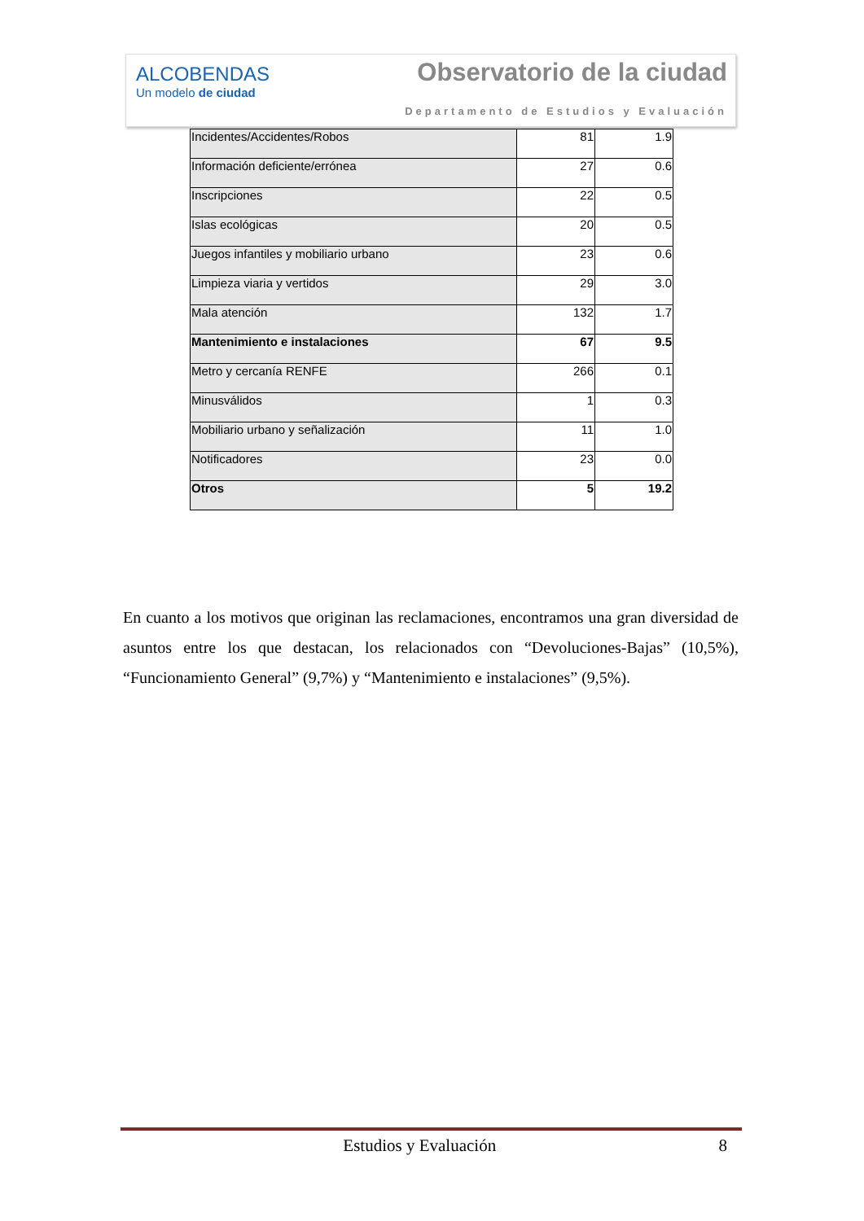ALCOBENDAS
Un modelo de ciudad
Observatorio de la ciudad
Departamento de Estudios y Evaluación
| Incidentes/Accidentes/Robos | 81 | 1.9 |
| Información deficiente/errónea | 27 | 0.6 |
| Inscripciones | 22 | 0.5 |
| Islas ecológicas | 20 | 0.5 |
| Juegos infantiles y mobiliario urbano | 23 | 0.6 |
| Limpieza viaria y vertidos | 29 | 3.0 |
| Mala atención | 132 | 1.7 |
| Mantenimiento e instalaciones | 67 | 9.5 |
| Metro y cercanía RENFE | 266 | 0.1 |
| Minusválidos | 1 | 0.3 |
| Mobiliario urbano y señalización | 11 | 1.0 |
| Notificadores | 23 | 0.0 |
| Otros | 5 | 19.2 |
En cuanto a los motivos que originan las reclamaciones, encontramos una gran diversidad de asuntos entre los que destacan, los relacionados con “Devoluciones-Bajas” (10,5%), “Funcionamiento General” (9,7%) y “Mantenimiento e instalaciones” (9,5%).
Estudios y Evaluación 8